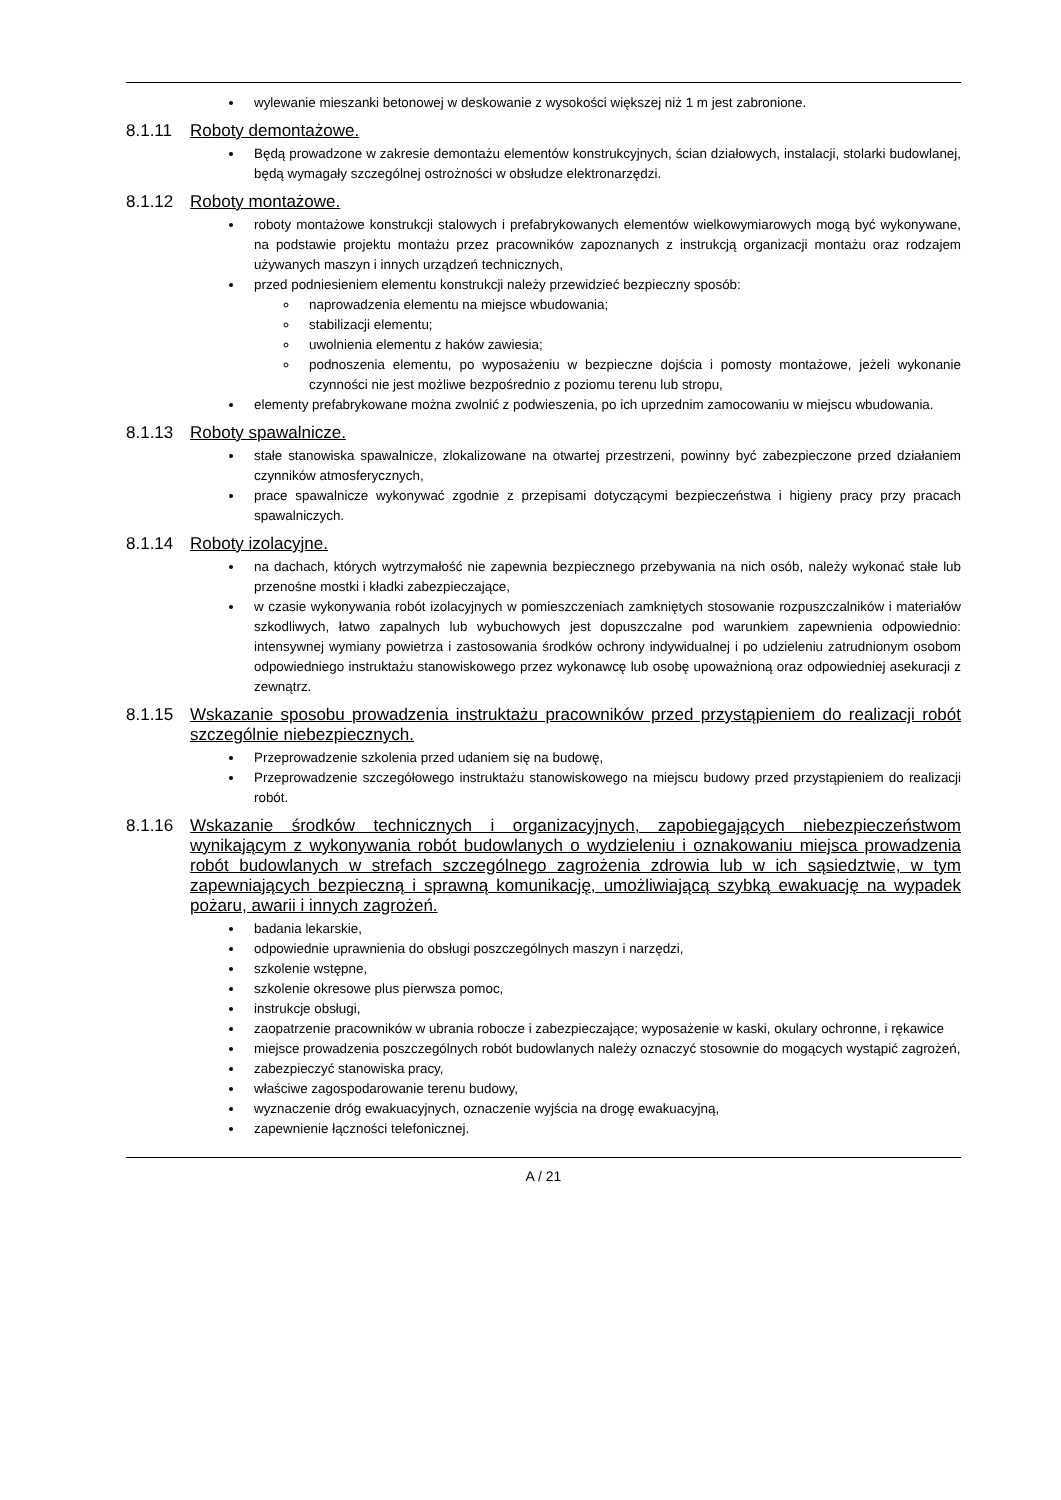wylewanie mieszanki betonowej w deskowanie z wysokości większej niż 1 m jest zabronione.
8.1.11 Roboty demontażowe.
Będą prowadzone w zakresie demontażu elementów konstrukcyjnych, ścian działowych, instalacji, stolarki budowlanej, będą wymagały szczególnej ostrożności w obsłudze elektronarzędzi.
8.1.12 Roboty montażowe.
roboty montażowe konstrukcji stalowych i prefabrykowanych elementów wielkowymiarowych mogą być wykonywane, na podstawie projektu montażu przez pracowników zapoznanych z instrukcją organizacji montażu oraz rodzajem używanych maszyn i innych urządzeń technicznych,
przed podniesieniem elementu konstrukcji należy przewidzieć bezpieczny sposób:
naprowadzenia elementu na miejsce wbudowania;
stabilizacji elementu;
uwolnienia elementu z haków zawiesia;
podnoszenia elementu, po wyposażeniu w bezpieczne dojścia i pomosty montażowe, jeżeli wykonanie czynności nie jest możliwe bezpośrednio z poziomu terenu lub stropu,
elementy prefabrykowane można zwolnić z podwieszenia, po ich uprzednim zamocowaniu w miejscu wbudowania.
8.1.13 Roboty spawalnicze.
stałe stanowiska spawalnicze, zlokalizowane na otwartej przestrzeni, powinny być zabezpieczone przed działaniem czynników atmosferycznych,
prace spawalnicze wykonywać zgodnie z przepisami dotyczącymi bezpieczeństwa i higieny pracy przy pracach spawalniczych.
8.1.14 Roboty izolacyjne.
na dachach, których wytrzymałość nie zapewnia bezpiecznego przebywania na nich osób, należy wykonać stałe lub przenośne mostki i kładki zabezpieczające,
w czasie wykonywania robót izolacyjnych w pomieszczeniach zamkniętych stosowanie rozpuszczalników i materiałów szkodliwych, łatwo zapalnych lub wybuchowych jest dopuszczalne pod warunkiem zapewnienia odpowiednio: intensywnej wymiany powietrza i zastosowania środków ochrony indywidualnej i po udzieleniu zatrudnionym osobom odpowiedniego instruktażu stanowiskowego przez wykonawcę lub osobę upoważnioną oraz odpowiedniej asekuracji z zewnątrz.
8.1.15 Wskazanie sposobu prowadzenia instruktażu pracowników przed przystąpieniem do realizacji robót szczególnie niebezpiecznych.
Przeprowadzenie szkolenia przed udaniem się na budowę,
Przeprowadzenie szczegółowego instruktażu stanowiskowego na miejscu budowy przed przystąpieniem do realizacji robót.
8.1.16 Wskazanie środków technicznych i organizacyjnych, zapobiegających niebezpieczeństwom wynikającym z wykonywania robót budowlanych o wydzieleniu i oznakowaniu miejsca prowadzenia robót budowlanych w strefach szczególnego zagrożenia zdrowia lub w ich sąsiedztwie, w tym zapewniających bezpieczną i sprawną komunikację, umożliwiającą szybką ewakuację na wypadek pożaru, awarii i innych zagrożeń.
badania lekarskie,
odpowiednie uprawnienia do obsługi poszczególnych maszyn i narzędzi,
szkolenie wstępne,
szkolenie okresowe plus pierwsza pomoc,
instrukcje obsługi,
zaopatrzenie pracowników w ubrania robocze i zabezpieczające; wyposażenie w kaski, okulary ochronne, i rękawice
miejsce prowadzenia poszczególnych robót budowlanych należy oznaczyć stosownie do mogących wystąpić zagrożeń,
zabezpieczyć stanowiska pracy,
właściwe zagospodarowanie terenu budowy,
wyznaczenie dróg ewakuacyjnych, oznaczenie wyjścia na drogę ewakuacyjną,
zapewnienie łączności telefonicznej.
A / 21